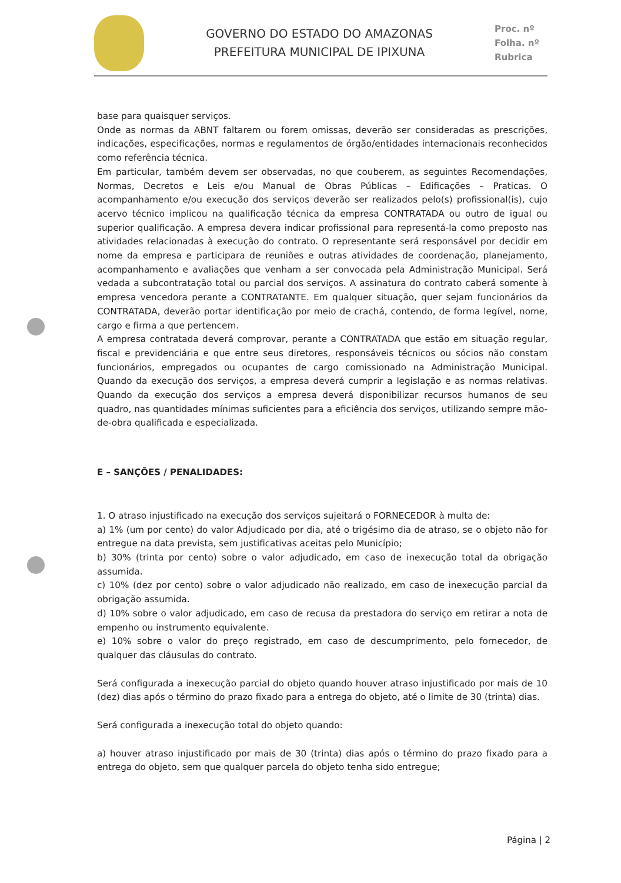GOVERNO DO ESTADO DO AMAZONAS
PREFEITURA MUNICIPAL DE IPIXUNA
Proc. nº
Folha. nº
Rubrica
base para quaisquer serviços.
Onde as normas da ABNT faltarem ou forem omissas, deverão ser consideradas as prescrições, indicações, especificações, normas e regulamentos de órgão/entidades internacionais reconhecidos como referência técnica.
Em particular, também devem ser observadas, no que couberem, as seguintes Recomendações, Normas, Decretos e Leis e/ou Manual de Obras Públicas – Edificações – Praticas. O acompanhamento e/ou execução dos serviços deverão ser realizados pelo(s) profissional(is), cujo acervo técnico implicou na qualificação técnica da empresa CONTRATADA ou outro de igual ou superior qualificação. A empresa devera indicar profissional para representá-la como preposto nas atividades relacionadas à execução do contrato. O representante será responsável por decidir em nome da empresa e participara de reuniões e outras atividades de coordenação, planejamento, acompanhamento e avaliações que venham a ser convocada pela Administração Municipal. Será vedada a subcontratação total ou parcial dos serviços. A assinatura do contrato caberá somente à empresa vencedora perante a CONTRATANTE. Em qualquer situação, quer sejam funcionários da CONTRATADA, deverão portar identificação por meio de crachá, contendo, de forma legível, nome, cargo e firma a que pertencem.
A empresa contratada deverá comprovar, perante a CONTRATADA que estão em situação regular, fiscal e previdenciária e que entre seus diretores, responsáveis técnicos ou sócios não constam funcionários, empregados ou ocupantes de cargo comissionado na Administração Municipal. Quando da execução dos serviços, a empresa deverá cumprir a legislação e as normas relativas. Quando da execução dos serviços a empresa deverá disponibilizar recursos humanos de seu quadro, nas quantidades mínimas suficientes para a eficiência dos serviços, utilizando sempre mão-de-obra qualificada e especializada.
E – SANÇÕES / PENALIDADES:
1. O atraso injustificado na execução dos serviços sujeitará o FORNECEDOR à multa de:
a) 1% (um por cento) do valor Adjudicado por dia, até o trigésimo dia de atraso, se o objeto não for entregue na data prevista, sem justificativas aceitas pelo Município;
b) 30% (trinta por cento) sobre o valor adjudicado, em caso de inexecução total da obrigação assumida.
c) 10% (dez por cento) sobre o valor adjudicado não realizado, em caso de inexecução parcial da obrigação assumida.
d) 10% sobre o valor adjudicado, em caso de recusa da prestadora do serviço em retirar a nota de empenho ou instrumento equivalente.
e) 10% sobre o valor do preço registrado, em caso de descumprimento, pelo fornecedor, de qualquer das cláusulas do contrato.
Será configurada a inexecução parcial do objeto quando houver atraso injustificado por mais de 10 (dez) dias após o término do prazo fixado para a entrega do objeto, até o limite de 30 (trinta) dias.
Será configurada a inexecução total do objeto quando:
a) houver atraso injustificado por mais de 30 (trinta) dias após o término do prazo fixado para a entrega do objeto, sem que qualquer parcela do objeto tenha sido entregue;
Página | 2